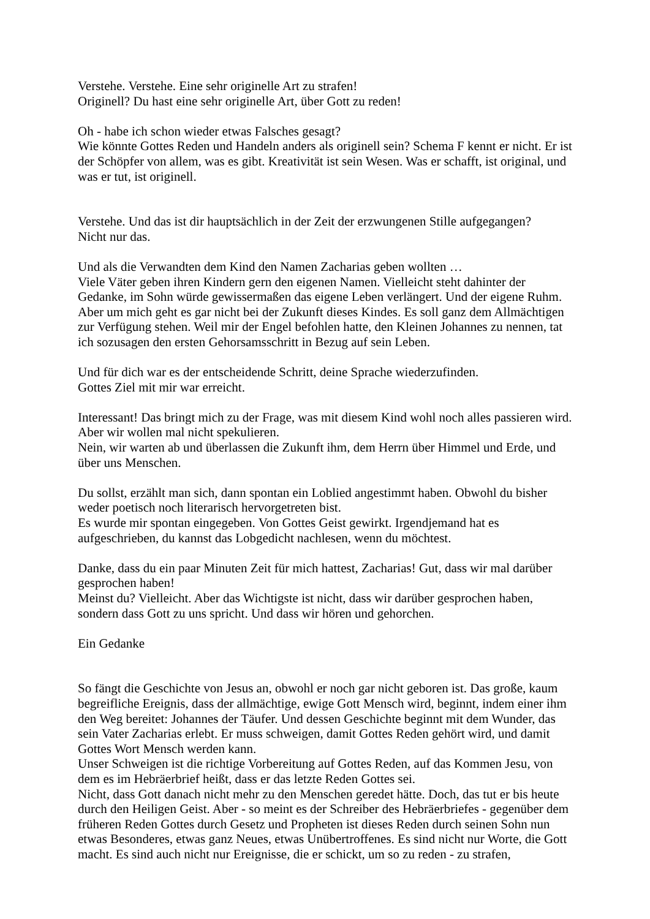Verstehe. Verstehe. Eine sehr originelle Art zu strafen!
Originell? Du hast eine sehr originelle Art, über Gott zu reden!
Oh - habe ich schon wieder etwas Falsches gesagt?
Wie könnte Gottes Reden und Handeln anders als originell sein? Schema F kennt er nicht. Er ist der Schöpfer von allem, was es gibt. Kreativität ist sein Wesen. Was er schafft, ist original, und was er tut, ist originell.
Verstehe. Und das ist dir hauptsächlich in der Zeit der erzwungenen Stille aufgegangen?
Nicht nur das.
Und als die Verwandten dem Kind den Namen Zacharias geben wollten …
Viele Väter geben ihren Kindern gern den eigenen Namen. Vielleicht steht dahinter der Gedanke, im Sohn würde gewissermaßen das eigene Leben verlängert. Und der eigene Ruhm. Aber um mich geht es gar nicht bei der Zukunft dieses Kindes. Es soll ganz dem Allmächtigen zur Verfügung stehen. Weil mir der Engel befohlen hatte, den Kleinen Johannes zu nennen, tat ich sozusagen den ersten Gehorsamsschritt in Bezug auf sein Leben.
Und für dich war es der entscheidende Schritt, deine Sprache wiederzufinden.
Gottes Ziel mit mir war erreicht.
Interessant! Das bringt mich zu der Frage, was mit diesem Kind wohl noch alles passieren wird. Aber wir wollen mal nicht spekulieren.
Nein, wir warten ab und überlassen die Zukunft ihm, dem Herrn über Himmel und Erde, und über uns Menschen.
Du sollst, erzählt man sich, dann spontan ein Loblied angestimmt haben. Obwohl du bisher weder poetisch noch literarisch hervorgetreten bist.
Es wurde mir spontan eingegeben. Von Gottes Geist gewirkt. Irgendjemand hat es aufgeschrieben, du kannst das Lobgedicht nachlesen, wenn du möchtest.
Danke, dass du ein paar Minuten Zeit für mich hattest, Zacharias! Gut, dass wir mal darüber gesprochen haben!
Meinst du? Vielleicht. Aber das Wichtigste ist nicht, dass wir darüber gesprochen haben, sondern dass Gott zu uns spricht. Und dass wir hören und gehorchen.
Ein Gedanke
So fängt die Geschichte von Jesus an, obwohl er noch gar nicht geboren ist. Das große, kaum begreifliche Ereignis, dass der allmächtige, ewige Gott Mensch wird, beginnt, indem einer ihm den Weg bereitet: Johannes der Täufer. Und dessen Geschichte beginnt mit dem Wunder, das sein Vater Zacharias erlebt. Er muss schweigen, damit Gottes Reden gehört wird, und damit Gottes Wort Mensch werden kann.
Unser Schweigen ist die richtige Vorbereitung auf Gottes Reden, auf das Kommen Jesu, von dem es im Hebräerbrief heißt, dass er das letzte Reden Gottes sei.
Nicht, dass Gott danach nicht mehr zu den Menschen geredet hätte. Doch, das tut er bis heute durch den Heiligen Geist. Aber - so meint es der Schreiber des Hebräerbriefes - gegenüber dem früheren Reden Gottes durch Gesetz und Propheten ist dieses Reden durch seinen Sohn nun etwas Besonderes, etwas ganz Neues, etwas Unübertroffenes. Es sind nicht nur Worte, die Gott macht. Es sind auch nicht nur Ereignisse, die er schickt, um so zu reden - zu strafen,